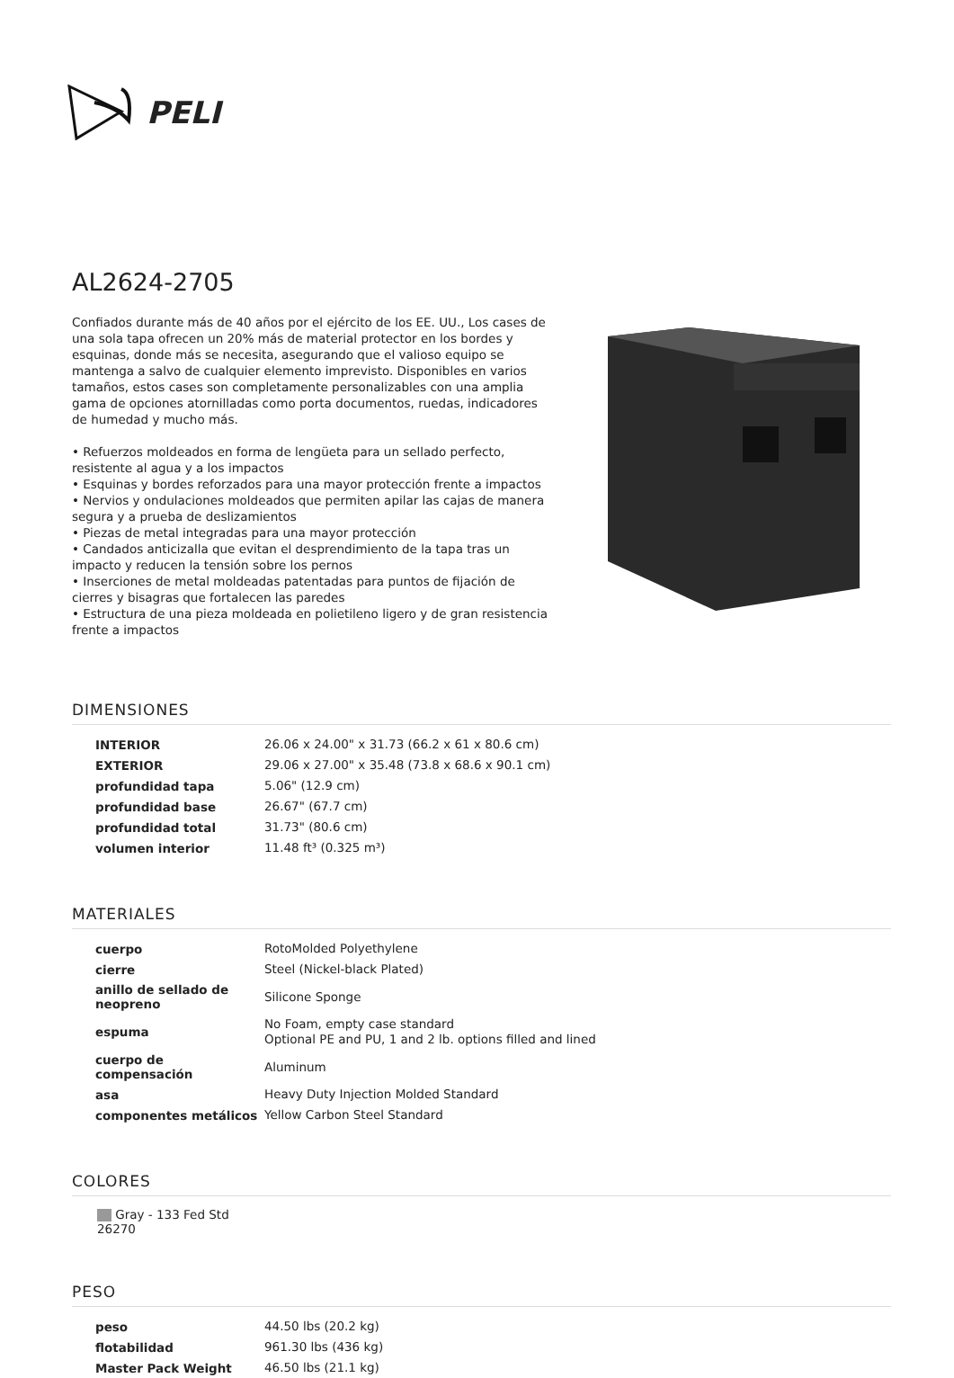PELI
AL2624-2705
Confiados durante más de 40 años por el ejército de los EE. UU., Los cases de una sola tapa ofrecen un 20% más de material protector en los bordes y esquinas, donde más se necesita, asegurando que el valioso equipo se mantenga a salvo de cualquier elemento imprevisto. Disponibles en varios tamaños, estos cases son completamente personalizables con una amplia gama de opciones atornilladas como porta documentos, ruedas, indicadores de humedad y mucho más.
• Refuerzos moldeados en forma de lengüeta para un sellado perfecto, resistente al agua y a los impactos
• Esquinas y bordes reforzados para una mayor protección frente a impactos
• Nervios y ondulaciones moldeados que permiten apilar las cajas de manera segura y a prueba de deslizamientos
• Piezas de metal integradas para una mayor protección
• Candados anticizalla que evitan el desprendimiento de la tapa tras un impacto y reducen la tensión sobre los pernos
• Inserciones de metal moldeadas patentadas para puntos de fijación de cierres y bisagras que fortalecen las paredes
• Estructura de una pieza moldeada en polietileno ligero y de gran resistencia frente a impactos
DIMENSIONES
| INTERIOR | 26.06 x 24.00" x 31.73 (66.2 x 61 x 80.6 cm) |
| EXTERIOR | 29.06 x 27.00" x 35.48 (73.8 x 68.6 x 90.1 cm) |
| profundidad tapa | 5.06" (12.9 cm) |
| profundidad base | 26.67" (67.7 cm) |
| profundidad total | 31.73" (80.6 cm) |
| volumen interior | 11.48 ft³ (0.325 m³) |
MATERIALES
| cuerpo | RotoMolded Polyethylene |
| cierre | Steel (Nickel-black Plated) |
| anillo de sellado de neopreno | Silicone Sponge |
| espuma | No Foam, empty case standard Optional PE and PU, 1 and 2 lb. options filled and lined |
| cuerpo de compensación | Aluminum |
| asa | Heavy Duty Injection Molded Standard |
| componentes metálicos | Yellow Carbon Steel Standard |
COLORES
Gray - 133 Fed Std 26270
PESO
| peso | 44.50 lbs (20.2 kg) |
| flotabilidad | 961.30 lbs (436 kg) |
| Master Pack Weight | 46.50 lbs (21.1 kg) |